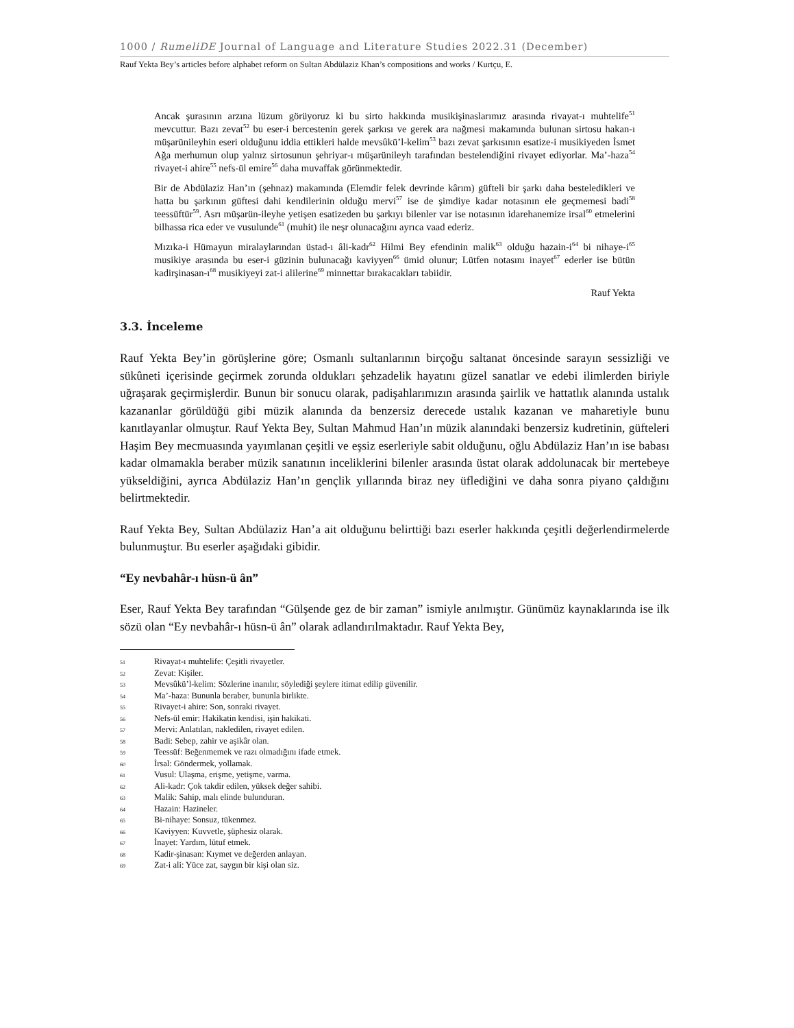1000 / RumeliDE Journal of Language and Literature Studies 2022.31 (December)
Rauf Yekta Bey’s articles before alphabet reform on Sultan Abdülaziz Khan’s compositions and works / Kurtçu, E.
Ancak şurasının arzına lüzum görüyoruz ki bu sirto hakkında musikişinaslarımız arasında rivayat-ı muhtelife<sup>51</sup> mevcuttur. Bazı zevat<sup>52</sup> bu eser-i bercestenin gerek şarkısı ve gerek ara nağmesi makamında bulunan sirtosu hakan-ı müşarünileyhin eseri olduğunu iddia ettikleri halde mevsûkü’l-kelim<sup>53</sup> bazı zevat şarkısının esatize-i musikiyeden İsmet Ağa merhumun olup yalnız sirtosunun şehriyar-ı müşarünileyh tarafından bestelendiğini rivayet ediyorlar. Ma’-haza<sup>54</sup> rivayet-i ahire<sup>55</sup> nefs-ül emire<sup>56</sup> daha muvaffak görünmektedir.
Bir de Abdülaziz Han’ın (şehnaz) makamında (Elemdir felek devrinde kârım) güfteli bir şarkı daha besteledikleri ve hatta bu şarkının güftesi dahi kendilerinin olduğu mervi<sup>57</sup> ise de şimdiye kadar notasının ele geçmemesi badi<sup>58</sup> teessüftür<sup>59</sup>. Asrı müşarün-ileyhe yetişen esatizeden bu şarkıyı bilenler var ise notasının idarehanemize irsal<sup>60</sup> etmelerini bilhassa rica eder ve vusulunde<sup>61</sup> (muhit) ile neşr olunacağını ayrıca vaad ederiz.
Mızıka-i Hümayun miralaylarından üstad-ı âli-kadr<sup>62</sup> Hilmi Bey efendinin malik<sup>63</sup> olduğu hazain-i<sup>64</sup> bi nihaye-i<sup>65</sup> musikiye arasında bu eser-i güzinin bulunacağı kaviyyen<sup>66</sup> ümid olunur; Lütfen notasını inayet<sup>67</sup> ederler ise bütün kadirşinasan-ı<sup>68</sup> musikiyeyi zat-i alilerine<sup>69</sup> minnettar bırakacakları tabiidir.
Rauf Yekta
3.3. İnceleme
Rauf Yekta Bey’in görüşlerine göre; Osmanlı sultanlarının birçoğu saltanat öncesinde sarayın sessizliği ve sükûneti içerisinde geçirmek zorunda oldukları şehzadelik hayatını güzel sanatlar ve edebi ilimlerden biriyle uğraşarak geçirmişlerdir. Bunun bir sonucu olarak, padişahlarımızın arasında şairlik ve hattatlık alanında ustalık kazananlar görüldüğü gibi müzik alanında da benzersiz derecede ustalık kazanan ve maharetiyle bunu kanıtlayanlar olmuştur. Rauf Yekta Bey, Sultan Mahmud Han’ın müzik alanındaki benzersiz kudretinin, güfteleri Haşim Bey mecmuasında yayımlanan çeşitli ve eşsiz eserleriyle sabit olduğunu, oğlu Abdülaziz Han’ın ise babası kadar olmamakla beraber müzik sanatının inceliklerini bilenler arasında üstat olarak addolunacak bir mertebeye yükseldiğini, ayrıca Abdülaziz Han’ın gençlik yıllarında biraz ney üflediğini ve daha sonra piyano çaldığını belirtmektedir.
Rauf Yekta Bey, Sultan Abdülaziz Han’a ait olduğunu belirttiği bazı eserler hakkında çeşitli değerlendirmelerde bulunmuştur. Bu eserler aşağıdaki gibidir.
“Ey nevbahâr-ı hüsn-ü ân”
Eser, Rauf Yekta Bey tarafından “Gülşende gez de bir zaman” ismiyle anılmıştır. Günümüz kaynaklarında ise ilk sözü olan “Ey nevbahâr-ı hüsn-ü ân” olarak adlandırılmaktadır. Rauf Yekta Bey,
51 Rivayat-ı muhtelife: Çeşitli rivayetler.
52 Zevat: Kişiler.
53 Mevsûkü’l-kelim: Sözlerine inanılır, söylediği şeylere itimat edilip güvenilir.
54 Ma’-haza: Bununla beraber, bununla birlikte.
55 Rivayet-i ahire: Son, sonraki rivayet.
56 Nefs-ül emir: Hakikatin kendisi, işin hakikati.
57 Mervi: Anlatılan, nakledilen, rivayet edilen.
58 Badi: Sebep, zahir ve aşikâr olan.
59 Teessüf: Beğenmemek ve razı olmadığını ifade etmek.
60 İrsal: Göndermek, yollamak.
61 Vusul: Ulaşma, erişme, yetişme, varma.
62 Ali-kadr: Çok takdir edilen, yüksek değer sahibi.
63 Malik: Sahip, malı elinde bulunduran.
64 Hazain: Hazineler.
65 Bi-nihaye: Sonsuz, tükenmez.
66 Kaviyyen: Kuvvetle, şüphesiz olarak.
67 İnayet: Yardım, lütuf etmek.
68 Kadir-şinasan: Kıymet ve değerden anlayan.
69 Zat-i ali: Yüce zat, saygın bir kişi olan siz.